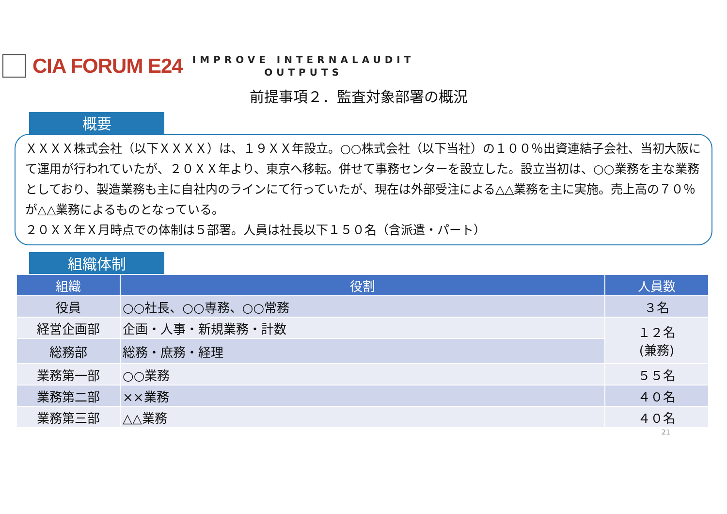CIA FORUM E24
IMPROVE INTERNALAUDIT
OUTPUTS
前提事項２．監査対象部署の概況
概要
ＸＸＸＸ株式会社（以下ＸＸＸＸ）は、１９ＸＸ年設立。○○株式会社（以下当社）の１００％出資連結子会社、当初大阪にて運用が行われていたが、２０ＸＸ年より、東京へ移転。併せて事務センターを設立した。設立当初は、○○業務を主な業務としており、製造業務も主に自社内のラインにて行っていたが、現在は外部受注による△△業務を主に実施。売上高の７０％が△△業務によるものとなっている。
２０ＸＸ年Ｘ月時点での体制は５部署。人員は社長以下１５０名（含派遣・パート）
組織体制
| 組織 | 役割 | 人員数 |
| --- | --- | --- |
| 役員 | ○○社長、○○専務、○○常務 | ３名 |
| 経営企画部 | 企画・人事・新規業務・計数 | １２名 (兼務) |
| 総務部 | 総務・庶務・経理 | |
| 業務第一部 | ○○業務 | ５５名 |
| 業務第二部 | ××業務 | ４０名 |
| 業務第三部 | △△業務 | ４０名 |
21